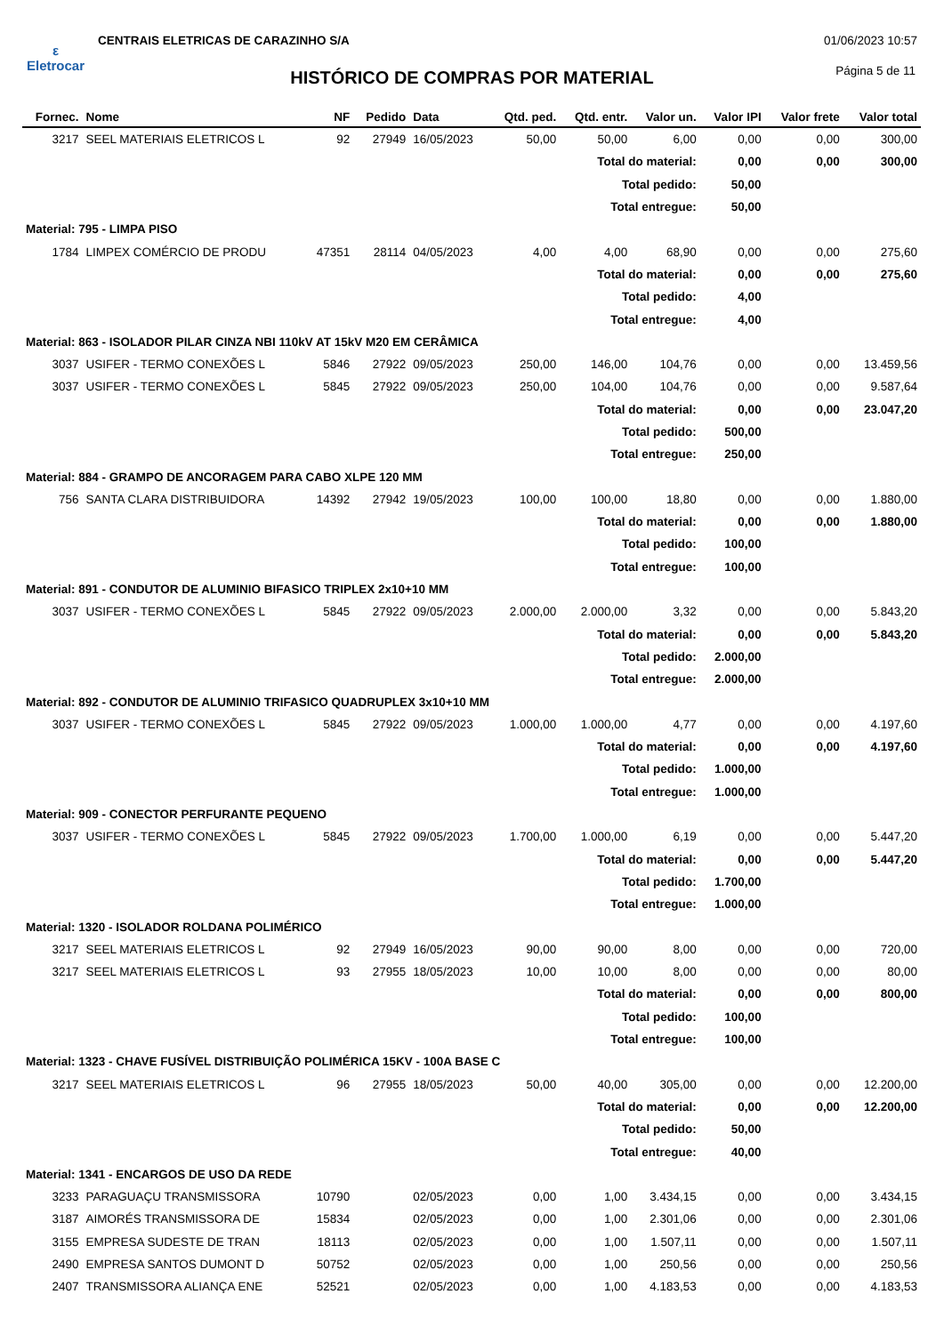ε
Eletrocar
CENTRAIS ELETRICAS DE CARAZINHO S/A
01/06/2023 10:57
HISTÓRICO DE COMPRAS POR MATERIAL
Página 5 de 11
| Fornec. | Nome | NF | Pedido | Data | Qtd. ped. | Qtd. entr. | Valor un. | Valor IPI | Valor frete | Valor total |
| --- | --- | --- | --- | --- | --- | --- | --- | --- | --- | --- |
| 3217 | SEEL MATERIAIS ELETRICOS L | 92 | 27949 | 16/05/2023 | 50,00 | 50,00 | 6,00 | 0,00 | 0,00 | 300,00 |
| Total do material: | | | | | | | | 0,00 | 0,00 | 300,00 |
| Total pedido: | | | | | | | | 50,00 | | |
| Total entregue: | | | | | | | | 50,00 | | |
| Material: 795 - LIMPA PISO | | | | | | | | | | |
| 1784 | LIMPEX COMÉRCIO DE PRODU | 47351 | 28114 | 04/05/2023 | 4,00 | 4,00 | 68,90 | 0,00 | 0,00 | 275,60 |
| Total do material: | | | | | | | | 0,00 | 0,00 | 275,60 |
| Total pedido: | | | | | | | | 4,00 | | |
| Total entregue: | | | | | | | | 4,00 | | |
| Material: 863 - ISOLADOR PILAR CINZA NBI 110kV AT 15kV M20 EM CERÂMICA | | | | | | | | | | |
| 3037 | USIFER - TERMO CONEXÕES L | 5846 | 27922 | 09/05/2023 | 250,00 | 146,00 | 104,76 | 0,00 | 0,00 | 13.459,56 |
| 3037 | USIFER - TERMO CONEXÕES L | 5845 | 27922 | 09/05/2023 | 250,00 | 104,00 | 104,76 | 0,00 | 0,00 | 9.587,64 |
| Total do material: | | | | | | | | 0,00 | 0,00 | 23.047,20 |
| Total pedido: | | | | | | | | 500,00 | | |
| Total entregue: | | | | | | | | 250,00 | | |
| Material: 884 - GRAMPO DE ANCORAGEM PARA CABO XLPE 120 MM | | | | | | | | | | |
| 756 | SANTA CLARA DISTRIBUIDORA | 14392 | 27942 | 19/05/2023 | 100,00 | 100,00 | 18,80 | 0,00 | 0,00 | 1.880,00 |
| Total do material: | | | | | | | | 0,00 | 0,00 | 1.880,00 |
| Total pedido: | | | | | | | | 100,00 | | |
| Total entregue: | | | | | | | | 100,00 | | |
| Material: 891 - CONDUTOR DE ALUMINIO BIFASICO TRIPLEX 2x10+10 MM | | | | | | | | | | |
| 3037 | USIFER - TERMO CONEXÕES L | 5845 | 27922 | 09/05/2023 | 2.000,00 | 2.000,00 | 3,32 | 0,00 | 0,00 | 5.843,20 |
| Total do material: | | | | | | | | 0,00 | 0,00 | 5.843,20 |
| Total pedido: | | | | | | | | 2.000,00 | | |
| Total entregue: | | | | | | | | 2.000,00 | | |
| Material: 892 - CONDUTOR DE ALUMINIO TRIFASICO QUADRUPLEX 3x10+10 MM | | | | | | | | | | |
| 3037 | USIFER - TERMO CONEXÕES L | 5845 | 27922 | 09/05/2023 | 1.000,00 | 1.000,00 | 4,77 | 0,00 | 0,00 | 4.197,60 |
| Total do material: | | | | | | | | 0,00 | 0,00 | 4.197,60 |
| Total pedido: | | | | | | | | 1.000,00 | | |
| Total entregue: | | | | | | | | 1.000,00 | | |
| Material: 909 - CONECTOR PERFURANTE PEQUENO | | | | | | | | | | |
| 3037 | USIFER - TERMO CONEXÕES L | 5845 | 27922 | 09/05/2023 | 1.700,00 | 1.000,00 | 6,19 | 0,00 | 0,00 | 5.447,20 |
| Total do material: | | | | | | | | 0,00 | 0,00 | 5.447,20 |
| Total pedido: | | | | | | | | 1.700,00 | | |
| Total entregue: | | | | | | | | 1.000,00 | | |
| Material: 1320 - ISOLADOR ROLDANA POLIMÉRICO | | | | | | | | | | |
| 3217 | SEEL MATERIAIS ELETRICOS L | 92 | 27949 | 16/05/2023 | 90,00 | 90,00 | 8,00 | 0,00 | 0,00 | 720,00 |
| 3217 | SEEL MATERIAIS ELETRICOS L | 93 | 27955 | 18/05/2023 | 10,00 | 10,00 | 8,00 | 0,00 | 0,00 | 80,00 |
| Total do material: | | | | | | | | 0,00 | 0,00 | 800,00 |
| Total pedido: | | | | | | | | 100,00 | | |
| Total entregue: | | | | | | | | 100,00 | | |
| Material: 1323 - CHAVE FUSÍVEL DISTRIBUIÇÃO POLIMÉRICA 15KV - 100A BASE C | | | | | | | | | | |
| 3217 | SEEL MATERIAIS ELETRICOS L | 96 | 27955 | 18/05/2023 | 50,00 | 40,00 | 305,00 | 0,00 | 0,00 | 12.200,00 |
| Total do material: | | | | | | | | 0,00 | 0,00 | 12.200,00 |
| Total pedido: | | | | | | | | 50,00 | | |
| Total entregue: | | | | | | | | 40,00 | | |
| Material: 1341 - ENCARGOS DE USO DA REDE | | | | | | | | | | |
| 3233 | PARAGUAÇU TRANSMISSORA | 10790 | | 02/05/2023 | 0,00 | 1,00 | 3.434,15 | 0,00 | 0,00 | 3.434,15 |
| 3187 | AIMORÉS TRANSMISSORA DE | 15834 | | 02/05/2023 | 0,00 | 1,00 | 2.301,06 | 0,00 | 0,00 | 2.301,06 |
| 3155 | EMPRESA SUDESTE DE TRAN | 18113 | | 02/05/2023 | 0,00 | 1,00 | 1.507,11 | 0,00 | 0,00 | 1.507,11 |
| 2490 | EMPRESA SANTOS DUMONT D | 50752 | | 02/05/2023 | 0,00 | 1,00 | 250,56 | 0,00 | 0,00 | 250,56 |
| 2407 | TRANSMISSORA ALIANÇA ENE | 52521 | | 02/05/2023 | 0,00 | 1,00 | 4.183,53 | 0,00 | 0,00 | 4.183,53 |